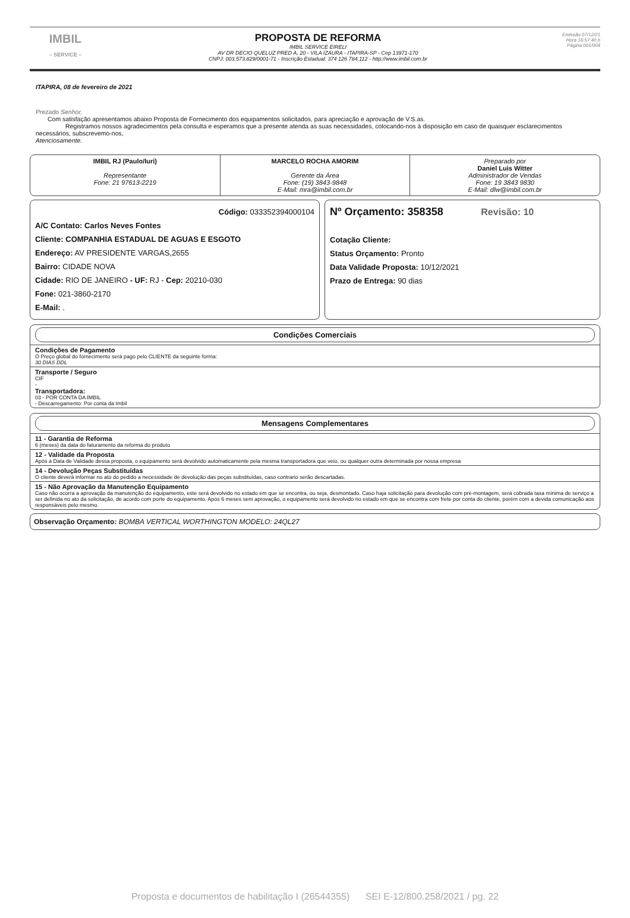IMBIL
– SERVICE –
PROPOSTA DE REFORMA
IMBIL SERVICE EIRELI
AV DR DECIO QUELUZ PRED A, 20 - VILA IZAURA - ITAPIRA-SP - Cep 13971-170
CNPJ: 003.573.829/0001-71 - Inscrição Estadual: 374 126 784.112 - http://www.imbil.com.br
Emissão 07/12/21
Hora 16:57:40 h
Página 001/004
ITAPIRA, 08 de fevereiro de 2021
Prezado Senhor,
Com satisfação apresentamos abaixo Proposta de Fornecimento dos equipamentos solicitados, para apreciação e aprovação de V.S.as.
Registramos nossos agradecimentos pela consulta e esperamos que a presente atenda as suas necessidades, colocando-nos à disposição em caso de quaisquer esclarecimentos necessários, subscrevemo-nos,
Atenciosamente.
IMBIL RJ (Paulo/Iuri)
Representante
Fone: 21 97613-2219
MARCELO ROCHA AMORIM
Gerente da Área
Fone: (19) 3843-9848
E-Mail: mra@imbil.com.br
Preparado por
Daniel Luis Witter
Administrador de Vendas
Fone: 19 3843 9830
E-Mail: dlw@imbil.com.br
Código: 033352394000104
A/C Contato: Carlos Neves Fontes
Cliente: COMPANHIA ESTADUAL DE AGUAS E ESGOTO
Endereço: AV PRESIDENTE VARGAS,2655
Bairro: CIDADE NOVA
Cidade: RIO DE JANEIRO - UF: RJ - Cep: 20210-030
Fone: 021-3860-2170
E-Mail: .
Nº Orçamento: 358358 Revisão: 10
Cotação Cliente:
Status Orçamento: Pronto
Data Validade Proposta: 10/12/2021
Prazo de Entrega: 90 dias
Condições Comerciais
Condições de Pagamento
O Preço global do fornecimento será pago pelo CLIENTE da seguinte forma:
30 DIAS DDL
Transporte / Seguro
CIF
-
Transportadora:
03 - POR CONTA DA IMBIL
- Descarregamento: Por conta da Imbil
Mensagens Complementares
11 - Garantia de Reforma
6 (meses) da data do faturamento da reforma do produto
12 - Validade da Proposta
Após a Data de Validade dessa proposta, o equipamento será devolvido automaticamente pela mesma transportadora que veio, ou qualquer outra determinada por nossa empresa
14 - Devolução Peças Substituídas
O cliente deverá informar no ato do pedido a necessidade de devolução das peças substituídas, caso contrario serão descartadas.
15 - Não Aprovação da Manutenção Equipamento
Caso não ocorra a aprovação da manutenção do equipamento, este será devolvido no estado em que se encontra, ou seja, desmontado. Caso haja solicitação para devolução com pré-montagem, será cobrada taxa mínima de serviço a ser definida no ato da solicitação, de acordo com porte do equipamento. Após 6 meses sem aprovação, o equipamento será devolvido no estado em que se encontra com frete por conta do cliente, porém com a devida comunicação aos responsáveis pelo mesmo.
Observação Orçamento: BOMBA VERTICAL WORTHINGTON MODELO: 24QL27
Proposta e documentos de habilitação I (26544355) SEI E-12/800.258/2021 / pg. 22